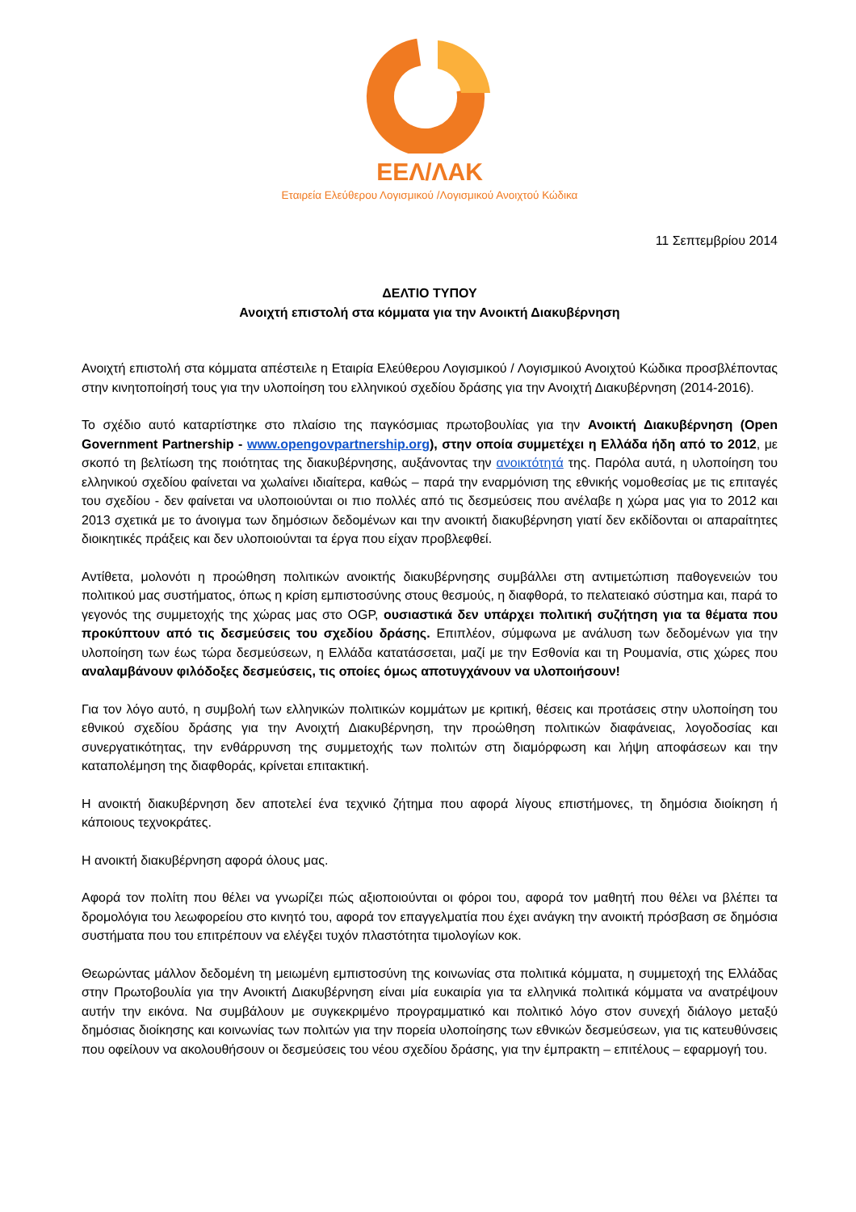ΕΕΛ/ΛΑΚ
Εταιρεία Ελεύθερου Λογισμικού /Λογισμικού Ανοιχτού Κώδικα
11 Σεπτεμβρίου 2014
ΔΕΛΤΙΟ ΤΥΠΟΥ
Ανοιχτή επιστολή στα κόμματα για την Ανοικτή Διακυβέρνηση
Ανοιχτή επιστολή στα κόμματα απέστειλε η Εταιρία Ελεύθερου Λογισμικού / Λογισμικού Ανοιχτού Κώδικα προσβλέποντας στην κινητοποίησή τους για την υλοποίηση του ελληνικού σχεδίου δράσης για την Ανοιχτή Διακυβέρνηση (2014-2016).
Το σχέδιο αυτό καταρτίστηκε στο πλαίσιο της παγκόσμιας πρωτοβουλίας για την Ανοικτή Διακυβέρνηση (Open Government Partnership - www.opengovpartnership.org), στην οποία συμμετέχει η Ελλάδα ήδη από το 2012, με σκοπό τη βελτίωση της ποιότητας της διακυβέρνησης, αυξάνοντας την ανοικτότητά της. Παρόλα αυτά, η υλοποίηση του ελληνικού σχεδίου φαίνεται να χωλαίνει ιδιαίτερα, καθώς – παρά την εναρμόνιση της εθνικής νομοθεσίας με τις επιταγές του σχεδίου - δεν φαίνεται να υλοποιούνται οι πιο πολλές από τις δεσμεύσεις που ανέλαβε η χώρα μας για το 2012 και 2013 σχετικά με το άνοιγμα των δημόσιων δεδομένων και την ανοικτή διακυβέρνηση γιατί δεν εκδίδονται οι απαραίτητες διοικητικές πράξεις και δεν υλοποιούνται τα έργα που είχαν προβλεφθεί.
Αντίθετα, μολονότι η προώθηση πολιτικών ανοικτής διακυβέρνησης συμβάλλει στη αντιμετώπιση παθογενειών του πολιτικού μας συστήματος, όπως η κρίση εμπιστοσύνης στους θεσμούς, η διαφθορά, το πελατειακό σύστημα και, παρά το γεγονός της συμμετοχής της χώρας μας στο OGP, ουσιαστικά δεν υπάρχει πολιτική συζήτηση για τα θέματα που προκύπτουν από τις δεσμεύσεις του σχεδίου δράσης. Επιπλέον, σύμφωνα με ανάλυση των δεδομένων για την υλοποίηση των έως τώρα δεσμεύσεων, η Ελλάδα κατατάσσεται, μαζί με την Εσθονία και τη Ρουμανία, στις χώρες που αναλαμβάνουν φιλόδοξες δεσμεύσεις, τις οποίες όμως αποτυγχάνουν να υλοποιήσουν!
Για τον λόγο αυτό, η συμβολή των ελληνικών πολιτικών κομμάτων με κριτική, θέσεις και προτάσεις στην υλοποίηση του εθνικού σχεδίου δράσης για την Ανοιχτή Διακυβέρνηση, την προώθηση πολιτικών διαφάνειας, λογοδοσίας και συνεργατικότητας, την ενθάρρυνση της συμμετοχής των πολιτών στη διαμόρφωση και λήψη αποφάσεων και την καταπολέμηση της διαφθοράς, κρίνεται επιτακτική.
Η ανοικτή διακυβέρνηση δεν αποτελεί ένα τεχνικό ζήτημα που αφορά λίγους επιστήμονες, τη δημόσια διοίκηση ή κάποιους τεχνοκράτες.
Η ανοικτή διακυβέρνηση αφορά όλους μας.
Αφορά τον πολίτη που θέλει να γνωρίζει πώς αξιοποιούνται οι φόροι του, αφορά τον μαθητή που θέλει να βλέπει τα δρομολόγια του λεωφορείου στο κινητό του, αφορά τον επαγγελματία που έχει ανάγκη την ανοικτή πρόσβαση σε δημόσια συστήματα που του επιτρέπουν να ελέγξει τυχόν πλαστότητα τιμολογίων κοκ.
Θεωρώντας μάλλον δεδομένη τη μειωμένη εμπιστοσύνη της κοινωνίας στα πολιτικά κόμματα, η συμμετοχή της Ελλάδας στην Πρωτοβουλία για την Ανοικτή Διακυβέρνηση είναι μία ευκαιρία για τα ελληνικά πολιτικά κόμματα να ανατρέψουν αυτήν την εικόνα. Να συμβάλουν με συγκεκριμένο προγραμματικό και πολιτικό λόγο στον συνεχή διάλογο μεταξύ δημόσιας διοίκησης και κοινωνίας των πολιτών για την πορεία υλοποίησης των εθνικών δεσμεύσεων, για τις κατευθύνσεις που οφείλουν να ακολουθήσουν οι δεσμεύσεις του νέου σχεδίου δράσης, για την έμπρακτη – επιτέλους – εφαρμογή του.